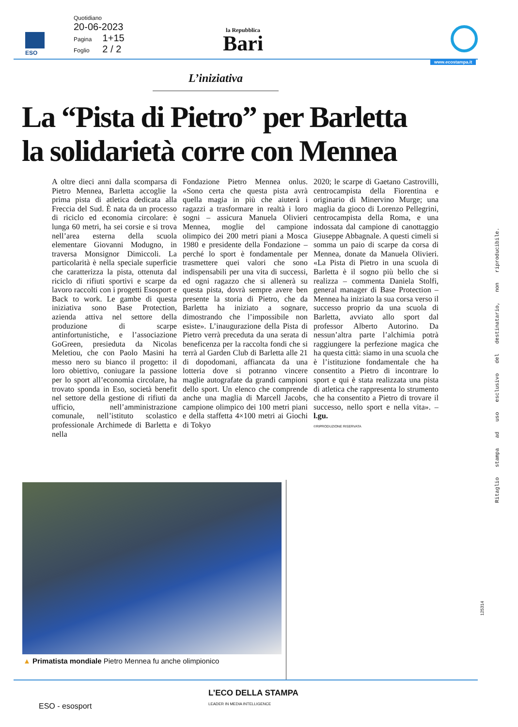ESO
Quotidiano
20-06-2023
Pagina 1+15
Foglio 2 / 2
la Repubblica
Bari
www.ecostampa.it
L’iniziativa
La “Pista di Pietro” per Barletta la solidarietà corre con Mennea
A oltre dieci anni dalla scomparsa di Pietro Mennea, Barletta accoglie la prima pista di atletica dedicata alla Freccia del Sud. È nata da un processo di riciclo ed economia circolare: è lunga 60 metri, ha sei corsie e si trova nell’area esterna della scuola elementare Giovanni Modugno, in traversa Monsignor Dimiccoli. La particolarità è nella speciale superficie che caratterizza la pista, ottenuta dal riciclo di rifiuti sportivi e scarpe da lavoro raccolti con i progetti Esosport e Back to work. Le gambe di questa iniziativa sono Base Protection, azienda attiva nel settore della produzione di scarpe antinfortunistiche, e l’associazione GoGreen, presieduta da Nicolas Meletiou, che con Paolo Masini ha messo nero su bianco il progetto: il loro obiettivo, coniugare la passione per lo sport all’economia circolare, ha trovato sponda in Eso, società benefit nel settore della gestione di rifiuti da ufficio, nell’amministrazione comunale, nell’istituto scolastico professionale Archimede di Barletta e nella
Fondazione Pietro Mennea onlus. «Sono certa che questa pista avrà quella magia in più che aiuterà i ragazzi a trasformare in realtà i loro sogni – assicura Manuela Olivieri Mennea, moglie del campione olimpico dei 200 metri piani a Mosca 1980 e presidente della Fondazione – perché lo sport è fondamentale per trasmettere quei valori che sono indispensabili per una vita di successi, ed ogni ragazzo che si allenerà su questa pista, dovrà sempre avere ben presente la storia di Pietro, che da Barletta ha iniziato a sognare, dimostrando che l’impossibile non esiste». L’inaugurazione della Pista di Pietro verrà preceduta da una serata di beneficenza per la raccolta fondi che si terrà al Garden Club di Barletta alle 21 di dopodomani, affiancata da una lotteria dove si potranno vincere maglie autografate da grandi campioni dello sport. Un elenco che comprende anche una maglia di Marcell Jacobs, campione olimpico dei 100 metri piani e della staffetta 4×100 metri ai Giochi di Tokyo
2020; le scarpe di Gaetano Castrovilli, centrocampista della Fiorentina e originario di Minervino Murge; una maglia da gioco di Lorenzo Pellegrini, centrocampista della Roma, e una indossata dal campione di canottaggio Giuseppe Abbagnale. A questi cimeli si somma un paio di scarpe da corsa di Mennea, donate da Manuela Olivieri. «La Pista di Pietro in una scuola di Barletta è il sogno più bello che si realizza – commenta Daniela Stolfi, general manager di Base Protection – Mennea ha iniziato la sua corsa verso il successo proprio da una scuola di Barletta, avviato allo sport dal professor Alberto Autorino. Da nessun’altra parte l’alchimia potrà raggiungere la perfezione magica che ha questa città: siamo in una scuola che è l’istituzione fondamentale che ha consentito a Pietro di incontrare lo sport e qui è stata realizzata una pista di atletica che rappresenta lo strumento che ha consentito a Pietro di trovare il successo, nello sport e nella vita». – l.gu.
©RIPRODUZIONE RISERVATA
▲ Primatista mondiale Pietro Mennea fu anche olimpionico
L’ECO DELLA STAMPA
LEADER IN MEDIA INTELLIGENCE
ESO - esosport
Ritaglio stampa ad uso esclusivo del destinatario, non riproducibile.
125314